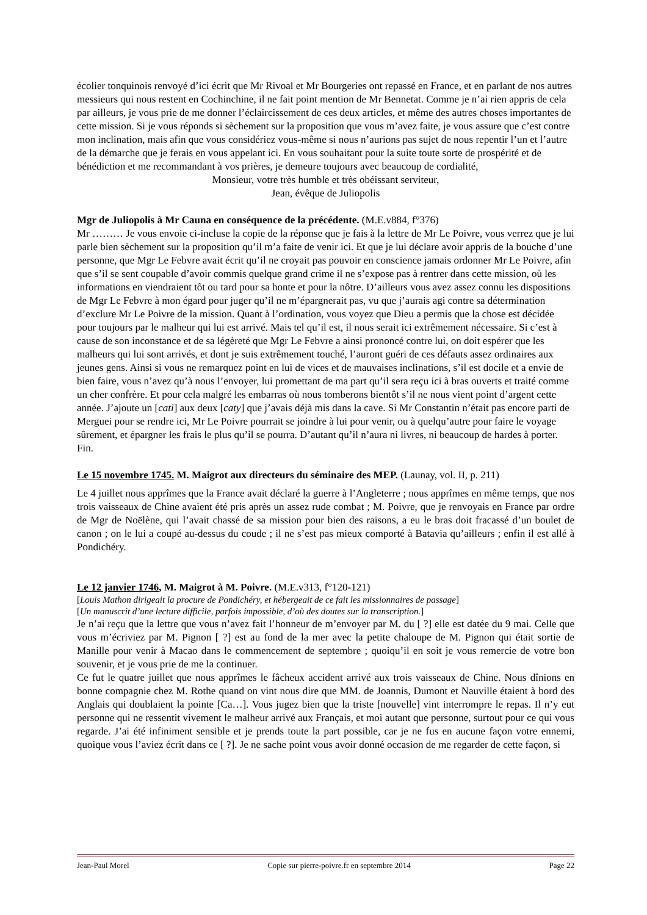écolier tonquinois renvoyé d’ici écrit que Mr Rivoal et Mr Bourgeries ont repassé en France, et en parlant de nos autres messieurs qui nous restent en Cochinchine, il ne fait point mention de Mr Bennetat. Comme je n’ai rien appris de cela par ailleurs, je vous prie de me donner l’éclaircissement de ces deux articles, et même des autres choses importantes de cette mission. Si je vous réponds si sèchement sur la proposition que vous m’avez faite, je vous assure que c’est contre mon inclination, mais afin que vous considériez vous-même si nous n’aurions pas sujet de nous repentir l’un et l’autre de la démarche que je ferais en vous appelant ici. En vous souhaitant pour la suite toute sorte de prospérité et de bénédiction et me recommandant à vos prières, je demeure toujours avec beaucoup de cordialité,
Monsieur, votre très humble et très obéissant serviteur,
Jean, évêque de Juliopolis
Mgr de Juliopolis à Mr Cauna en conséquence de la précédente. (M.E.v884, f°376)
Mr ……… Je vous envoie ci-incluse la copie de la réponse que je fais à la lettre de Mr Le Poivre, vous verrez que je lui parle bien sèchement sur la proposition qu’il m’a faite de venir ici. Et que je lui déclare avoir appris de la bouche d’une personne, que Mgr Le Febvre avait écrit qu’il ne croyait pas pouvoir en conscience jamais ordonner Mr Le Poivre, afin que s’il se sent coupable d’avoir commis quelque grand crime il ne s’expose pas à rentrer dans cette mission, où les informations en viendraient tôt ou tard pour sa honte et pour la nôtre. D’ailleurs vous avez assez connu les dispositions de Mgr Le Febvre à mon égard pour juger qu’il ne m’épargnerait pas, vu que j’aurais agi contre sa détermination d’exclure Mr Le Poivre de la mission. Quant à l’ordination, vous voyez que Dieu a permis que la chose est décidée pour toujours par le malheur qui lui est arrivé. Mais tel qu’il est, il nous serait ici extrêmement nécessaire. Si c’est à cause de son inconstance et de sa légèreté que Mgr Le Febvre a ainsi prononcé contre lui, on doit espérer que les malheurs qui lui sont arrivés, et dont je suis extrêmement touché, l’auront guéri de ces défauts assez ordinaires aux jeunes gens. Ainsi si vous ne remarquez point en lui de vices et de mauvaises inclinations, s’il est docile et a envie de bien faire, vous n’avez qu’à nous l’envoyer, lui promettant de ma part qu’il sera reçu ici à bras ouverts et traité comme un cher confrère. Et pour cela malgré les embarras où nous tomberons bientôt s’il ne nous vient point d’argent cette année. J’ajoute un [cati] aux deux [caty] que j’avais déjà mis dans la cave. Si Mr Constantin n’était pas encore parti de Merguei pour se rendre ici, Mr Le Poivre pourrait se joindre à lui pour venir, ou à quelqu’autre pour faire le voyage sûrement, et épargner les frais le plus qu’il se pourra. D’autant qu’il n’aura ni livres, ni beaucoup de hardes à porter. Fin.
Le 15 novembre 1745. M. Maigrot aux directeurs du séminaire des MEP. (Launay, vol. II, p. 211)
Le 4 juillet nous apprîmes que la France avait déclaré la guerre à l’Angleterre ; nous apprîmes en même temps, que nos trois vaisseaux de Chine avaient été pris après un assez rude combat ; M. Poivre, que je renvoyais en France par ordre de Mgr de Noëlène, qui l’avait chassé de sa mission pour bien des raisons, a eu le bras doit fracassé d’un boulet de canon ; on le lui a coupé au-dessus du coude ; il ne s’est pas mieux comporté à Batavia qu’ailleurs ; enfin il est allé à Pondichéry.
Le 12 janvier 1746, M. Maigrot à M. Poivre. (M.E.v313, f°120-121)
[Louis Mathon dirigeait la procure de Pondichéry, et hébergeait de ce fait les missionnaires de passage]
[Un manuscrit d’une lecture difficile, parfois impossible, d’où des doutes sur la transcription.]
Je n’ai reçu que la lettre que vous n’avez fait l’honneur de m’envoyer par M. du [ ?] elle est datée du 9 mai. Celle que vous m’écriviez par M. Pignon [ ?] est au fond de la mer avec la petite chaloupe de M. Pignon qui était sortie de Manille pour venir à Macao dans le commencement de septembre ; quoiqu’il en soit je vous remercie de votre bon souvenir, et je vous prie de me la continuer.
Ce fut le quatre juillet que nous apprîmes le fâcheux accident arrivé aux trois vaisseaux de Chine. Nous dînions en bonne compagnie chez M. Rothe quand on vint nous dire que MM. de Joannis, Dumont et Nauville étaient à bord des Anglais qui doublaient la pointe [Ca…]. Vous jugez bien que la triste [nouvelle] vint interrompre le repas. Il n’y eut personne qui ne ressentit vivement le malheur arrivé aux Français, et moi autant que personne, surtout pour ce qui vous regarde. J’ai été infiniment sensible et je prends toute la part possible, car je ne fus en aucune façon votre ennemi, quoique vous l’aviez écrit dans ce [ ?]. Je ne sache point vous avoir donné occasion de me regarder de cette façon, si
Jean-Paul Morel Copie sur pierre-poivre.fr en septembre 2014 Page 22